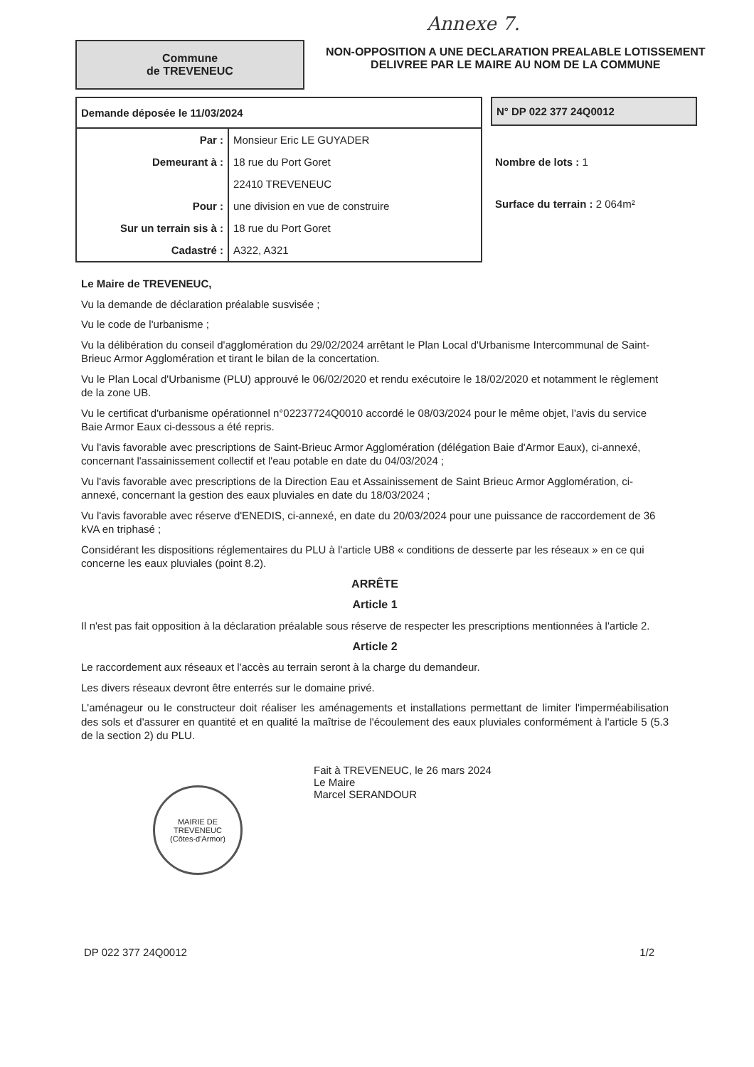Annexe 7.
Commune
de TREVENEUC
NON-OPPOSITION A UNE DECLARATION PREALABLE LOTISSEMENT
DELIVREE PAR LE MAIRE AU NOM DE LA COMMUNE
| Demande déposée le 11/03/2024 | |
| --- | --- |
| Par : | Monsieur Eric LE GUYADER |
| Demeurant à : | 18 rue du Port Goret |
| | 22410 TREVENEUC |
| Pour : | une division en vue de construire |
| Sur un terrain sis à : | 18 rue du Port Goret |
| Cadastré : | A322, A321 |
N° DP 022 377 24Q0012
Nombre de lots : 1
Surface du terrain : 2 064m²
Le Maire de TREVENEUC,
Vu la demande de déclaration préalable susvisée ;
Vu le code de l'urbanisme ;
Vu la délibération du conseil d'agglomération du 29/02/2024 arrêtant le Plan Local d'Urbanisme Intercommunal de Saint-Brieuc Armor Agglomération et tirant le bilan de la concertation.
Vu le Plan Local d'Urbanisme (PLU) approuvé le 06/02/2020 et rendu exécutoire le 18/02/2020 et notamment le règlement de la zone UB.
Vu le certificat d'urbanisme opérationnel n°02237724Q0010 accordé le 08/03/2024 pour le même objet, l'avis du service Baie Armor Eaux ci-dessous a été repris.
Vu l'avis favorable avec prescriptions de Saint-Brieuc Armor Agglomération (délégation Baie d'Armor Eaux), ci-annexé, concernant l'assainissement collectif et l'eau potable en date du 04/03/2024 ;
Vu l'avis favorable avec prescriptions de la Direction Eau et Assainissement de Saint Brieuc Armor Agglomération, ci-annexé, concernant la gestion des eaux pluviales en date du 18/03/2024 ;
Vu l'avis favorable avec réserve d'ENEDIS, ci-annexé, en date du 20/03/2024 pour une puissance de raccordement de 36 kVA en triphasé ;
Considérant les dispositions réglementaires du PLU à l'article UB8 « conditions de desserte par les réseaux » en ce qui concerne les eaux pluviales (point 8.2).
ARRÊTE
Article 1
Il n'est pas fait opposition à la déclaration préalable sous réserve de respecter les prescriptions mentionnées à l'article 2.
Article 2
Le raccordement aux réseaux et l'accès au terrain seront à la charge du demandeur.
Les divers réseaux devront être enterrés sur le domaine privé.
L'aménageur ou le constructeur doit réaliser les aménagements et installations permettant de limiter l'imperméabilisation des sols et d'assurer en quantité et en qualité la maîtrise de l'écoulement des eaux pluviales conformément à l'article 5 (5.3 de la section 2) du PLU.
MAIRIE DE TREVENEUC
(Côtes-d'Armor)
Fait à TREVENEUC, le 26 mars 2024
Le Maire
Marcel SERANDOUR
DP 022 377 24Q0012 1/2